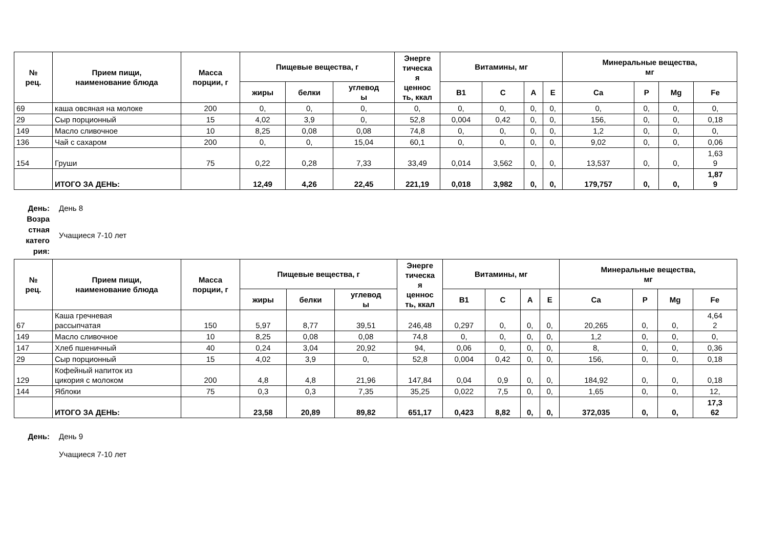| № рец. | Прием пищи, наименование блюда | Масса порции, г | Пищевые вещества, г | | | Энерге тическа я ценнос ть, ккал | Витамины, мг | | | | Минеральные вещества, мг | | | |
| --- | --- | --- | --- | --- | --- | --- | --- | --- | --- | --- | --- | --- | --- | --- |
| | | | жиры | белки | углевод ы | | B1 | C | A | E | Ca | P | Mg | Fe |
| 69 | каша овсяная на молоке | 200 | 0, | 0, | 0, | 0, | 0, | 0, | 0, | 0, | 0, | 0, | 0, | 0, |
| 29 | Сыр порционный | 15 | 4,02 | 3,9 | 0, | 52,8 | 0,004 | 0,42 | 0, | 0, | 156, | 0, | 0, | 0,18 |
| 149 | Масло сливочное | 10 | 8,25 | 0,08 | 0,08 | 74,8 | 0, | 0, | 0, | 0, | 1,2 | 0, | 0, | 0, |
| 136 | Чай с сахаром | 200 | 0, | 0, | 15,04 | 60,1 | 0, | 0, | 0, | 0, | 9,02 | 0, | 0, | 0,06 |
| 154 | Груши | 75 | 0,22 | 0,28 | 7,33 | 33,49 | 0,014 | 3,562 | 0, | 0, | 13,537 | 0, | 0, | 1,63 9 |
| | ИТОГО ЗА ДЕНЬ: | | 12,49 | 4,26 | 22,45 | 221,19 | 0,018 | 3,982 | 0, | 0, | 179,757 | 0, | 0, | 1,87 9 |
День:
День 8
Возра
стная
катего
рия:
Учащиеся 7-10 лет
| № рец. | Прием пищи, наименование блюда | Масса порции, г | Пищевые вещества, г | | | Энерге тическа я ценнос ть, ккал | Витамины, мг | | | | Минеральные вещества, мг | | | |
| --- | --- | --- | --- | --- | --- | --- | --- | --- | --- | --- | --- | --- | --- | --- |
| | | | жиры | белки | углевод ы | | B1 | C | A | E | Ca | P | Mg | Fe |
| 67 | Каша гречневая рассыпчатая | 150 | 5,97 | 8,77 | 39,51 | 246,48 | 0,297 | 0, | 0, | 0, | 20,265 | 0, | 0, | 4,64 2 |
| 149 | Масло сливочное | 10 | 8,25 | 0,08 | 0,08 | 74,8 | 0, | 0, | 0, | 0, | 1,2 | 0, | 0, | 0, |
| 147 | Хлеб пшеничный | 40 | 0,24 | 3,04 | 20,92 | 94, | 0,06 | 0, | 0, | 0, | 8, | 0, | 0, | 0,36 |
| 29 | Сыр порционный | 15 | 4,02 | 3,9 | 0, | 52,8 | 0,004 | 0,42 | 0, | 0, | 156, | 0, | 0, | 0,18 |
| 129 | Кофейный напиток из цикория с молоком | 200 | 4,8 | 4,8 | 21,96 | 147,84 | 0,04 | 0,9 | 0, | 0, | 184,92 | 0, | 0, | 0,18 |
| 144 | Яблоки | 75 | 0,3 | 0,3 | 7,35 | 35,25 | 0,022 | 7,5 | 0, | 0, | 1,65 | 0, | 0, | 12, |
| | ИТОГО ЗА ДЕНЬ: | | 23,58 | 20,89 | 89,82 | 651,17 | 0,423 | 8,82 | 0, | 0, | 372,035 | 0, | 0, | 17,3 62 |
День:
День 9
Учащиеся 7-10 лет